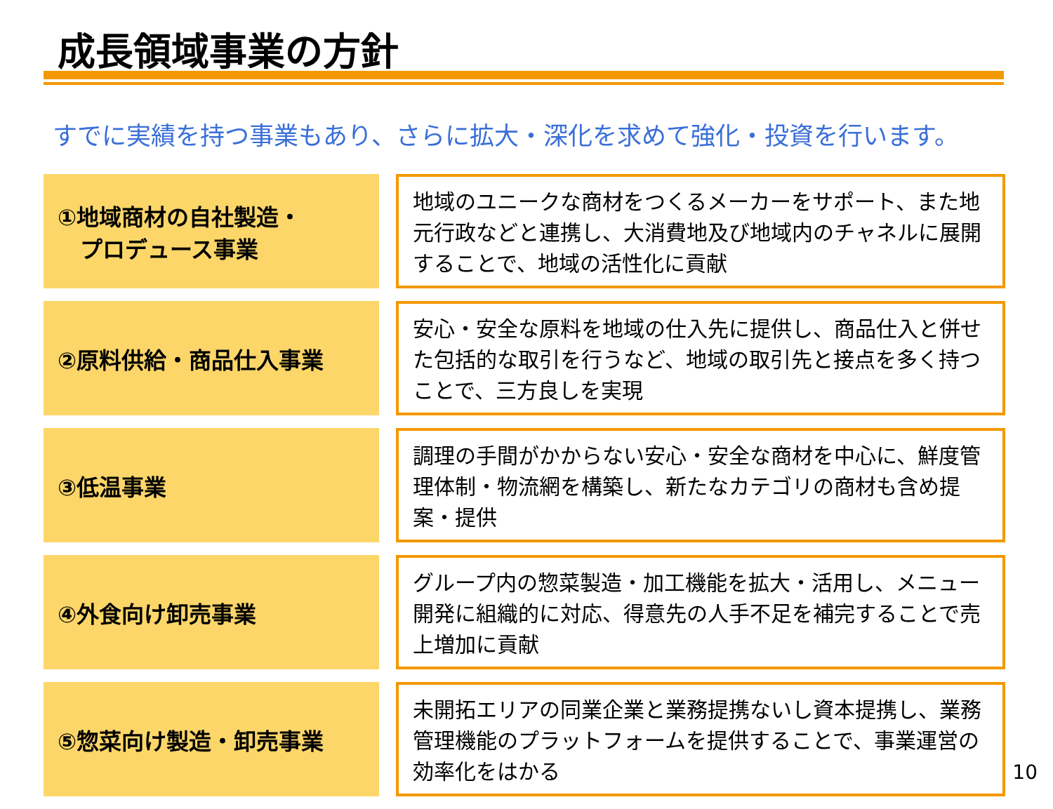成長領域事業の方針
すでに実績を持つ事業もあり、さらに拡大・深化を求めて強化・投資を行います。
①地域商材の自社製造・
　プロデュース事業
地域のユニークな商材をつくるメーカーをサポート、また地元行政などと連携し、大消費地及び地域内のチャネルに展開することで、地域の活性化に貢献
②原料供給・商品仕入事業
安心・安全な原料を地域の仕入先に提供し、商品仕入と併せた包括的な取引を行うなど、地域の取引先と接点を多く持つことで、三方良しを実現
③低温事業
調理の手間がかからない安心・安全な商材を中心に、鮮度管理体制・物流網を構築し、新たなカテゴリの商材も含め提案・提供
④外食向け卸売事業
グループ内の惣菜製造・加工機能を拡大・活用し、メニュー開発に組織的に対応、得意先の人手不足を補完することで売上増加に貢献
⑤惣菜向け製造・卸売事業
未開拓エリアの同業企業と業務提携ないし資本提携し、業務管理機能のプラットフォームを提供することで、事業運営の効率化をはかる
10